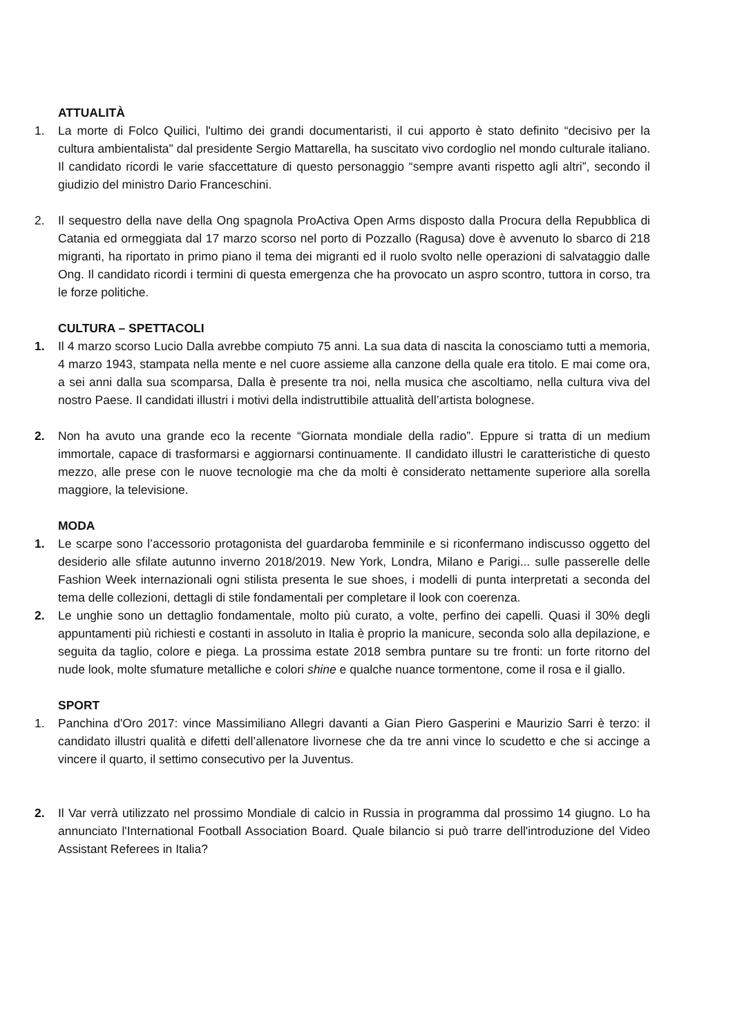ATTUALITÀ
1. La morte di Folco Quilici, l'ultimo dei grandi documentaristi, il cui apporto è stato definito “decisivo per la cultura ambientalista" dal presidente Sergio Mattarella, ha suscitato vivo cordoglio nel mondo culturale italiano. Il candidato ricordi le varie sfaccettature di questo personaggio “sempre avanti rispetto agli altri”, secondo il giudizio del ministro Dario Franceschini.
2. Il sequestro della nave della Ong spagnola ProActiva Open Arms disposto dalla Procura della Repubblica di Catania ed ormeggiata dal 17 marzo scorso nel porto di Pozzallo (Ragusa) dove è avvenuto lo sbarco di 218 migranti, ha riportato in primo piano il tema dei migranti ed il ruolo svolto nelle operazioni di salvataggio dalle Ong. Il candidato ricordi i termini di questa emergenza che ha provocato un aspro scontro, tuttora in corso, tra le forze politiche.
CULTURA – SPETTACOLI
1. Il 4 marzo scorso Lucio Dalla avrebbe compiuto 75 anni. La sua data di nascita la conosciamo tutti a memoria, 4 marzo 1943, stampata nella mente e nel cuore assieme alla canzone della quale era titolo. E mai come ora, a sei anni dalla sua scomparsa, Dalla è presente tra noi, nella musica che ascoltiamo, nella cultura viva del nostro Paese. Il candidati illustri i motivi della indistruttibile attualità dell’artista bolognese.
2. Non ha avuto una grande eco la recente “Giornata mondiale della radio”. Eppure si tratta di un medium immortale, capace di trasformarsi e aggiornarsi continuamente. Il candidato illustri le caratteristiche di questo mezzo, alle prese con le nuove tecnologie ma che da molti è considerato nettamente superiore alla sorella maggiore, la televisione.
MODA
1. Le scarpe sono l’accessorio protagonista del guardaroba femminile e si riconfermano indiscusso oggetto del desiderio alle sfilate autunno inverno 2018/2019. New York, Londra, Milano e Parigi... sulle passerelle delle Fashion Week internazionali ogni stilista presenta le sue shoes, i modelli di punta interpretati a seconda del tema delle collezioni, dettagli di stile fondamentali per completare il look con coerenza.
2. Le unghie sono un dettaglio fondamentale, molto più curato, a volte, perfino dei capelli. Quasi il 30% degli appuntamenti più richiesti e costanti in assoluto in Italia è proprio la manicure, seconda solo alla depilazione, e seguita da taglio, colore e piega. La prossima estate 2018 sembra puntare su tre fronti: un forte ritorno del nude look, molte sfumature metalliche e colori shine e qualche nuance tormentone, come il rosa e il giallo.
SPORT
1. Panchina d'Oro 2017: vince Massimiliano Allegri davanti a Gian Piero Gasperini e Maurizio Sarri è terzo: il candidato illustri qualità e difetti dell’allenatore livornese che da tre anni vince lo scudetto e che si accinge a vincere il quarto, il settimo consecutivo per la Juventus.
2. Il Var verrà utilizzato nel prossimo Mondiale di calcio in Russia in programma dal prossimo 14 giugno. Lo ha annunciato l'International Football Association Board. Quale bilancio si può trarre dell'introduzione del Video Assistant Referees in Italia?